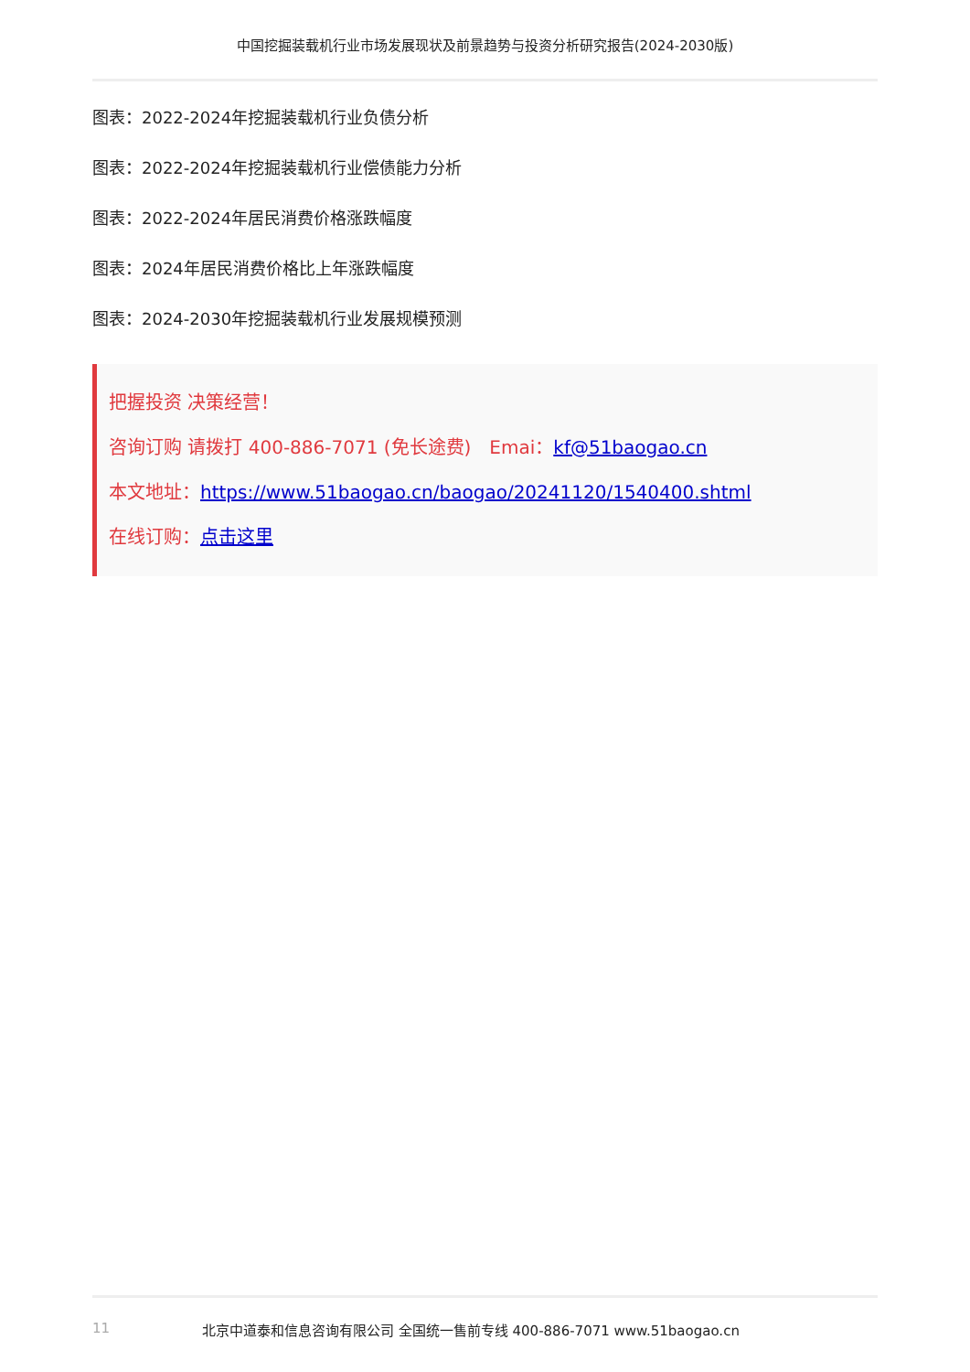中国挖掘装载机行业市场发展现状及前景趋势与投资分析研究报告(2024-2030版)
图表：2022-2024年挖掘装载机行业负债分析
图表：2022-2024年挖掘装载机行业偿债能力分析
图表：2022-2024年居民消费价格涨跌幅度
图表：2024年居民消费价格比上年涨跌幅度
图表：2024-2030年挖掘装载机行业发展规模预测
把握投资 决策经营！
咨询订购 请拨打 400-886-7071 (免长途费)　Emai：kf@51baogao.cn
本文地址：https://www.51baogao.cn/baogao/20241120/1540400.shtml
在线订购：点击这里
11 北京中道泰和信息咨询有限公司 全国统一售前专线 400-886-7071 www.51baogao.cn